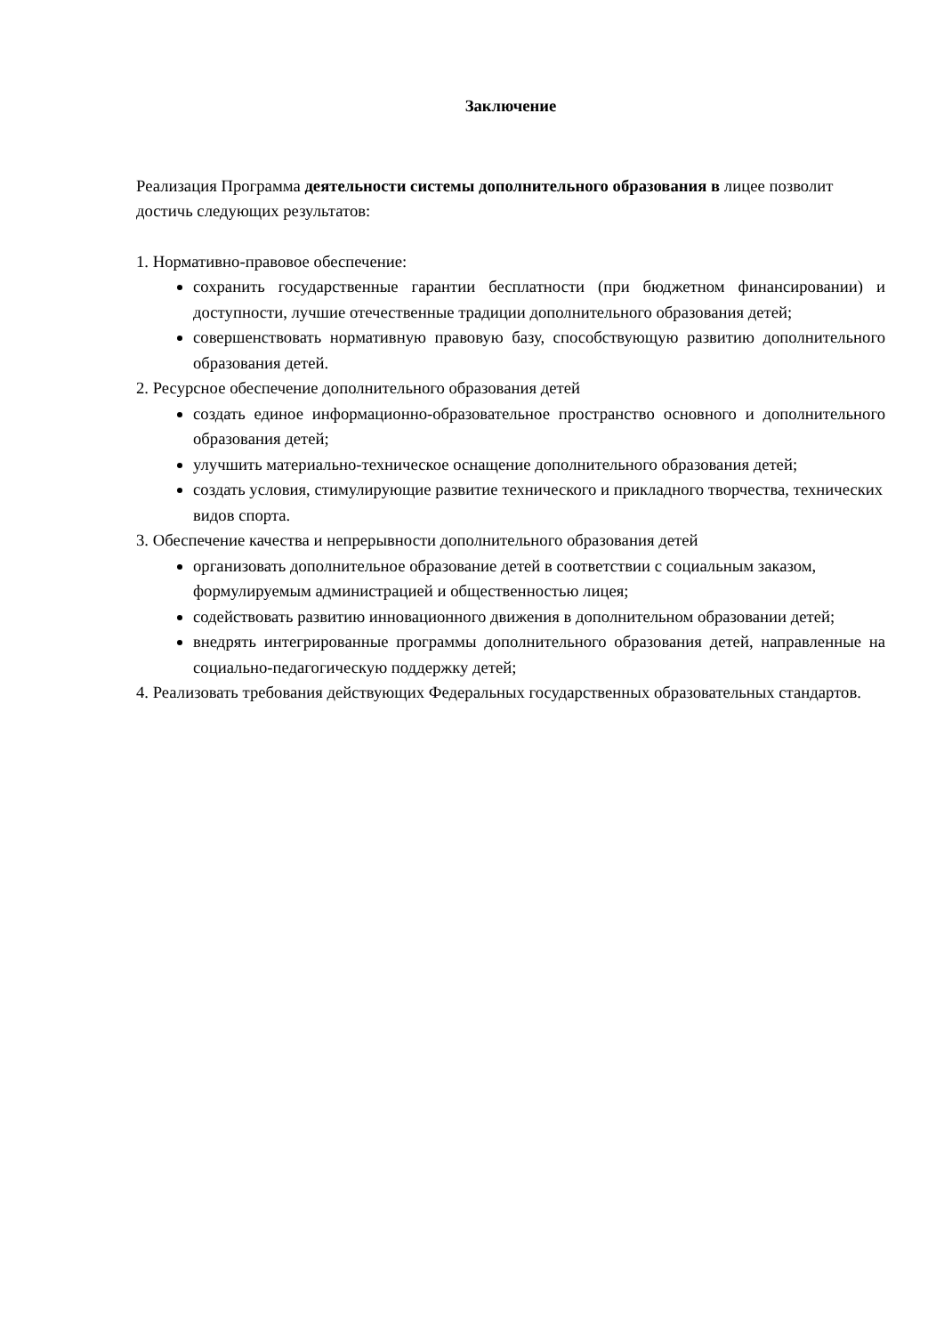Заключение
Реализация Программа деятельности системы дополнительного образования в лицее позволит достичь следующих результатов:
1. Нормативно-правовое обеспечение:
сохранить государственные гарантии бесплатности (при бюджетном финансировании) и доступности, лучшие отечественные традиции дополнительного образования детей;
совершенствовать нормативную правовую базу, способствующую развитию дополнительного образования детей.
2. Ресурсное обеспечение дополнительного образования детей
создать единое информационно-образовательное пространство основного и дополнительного образования детей;
улучшить материально-техническое оснащение дополнительного образования детей;
создать условия, стимулирующие развитие технического и прикладного творчества, технических видов спорта.
3. Обеспечение качества и непрерывности дополнительного образования детей
организовать дополнительное образование детей в соответствии с социальным заказом, формулируемым администрацией и общественностью лицея;
содействовать развитию инновационного движения в дополнительном образовании детей;
внедрять интегрированные программы дополнительного образования детей, направленные на социально-педагогическую поддержку детей;
4. Реализовать требования действующих Федеральных государственных образовательных стандартов.